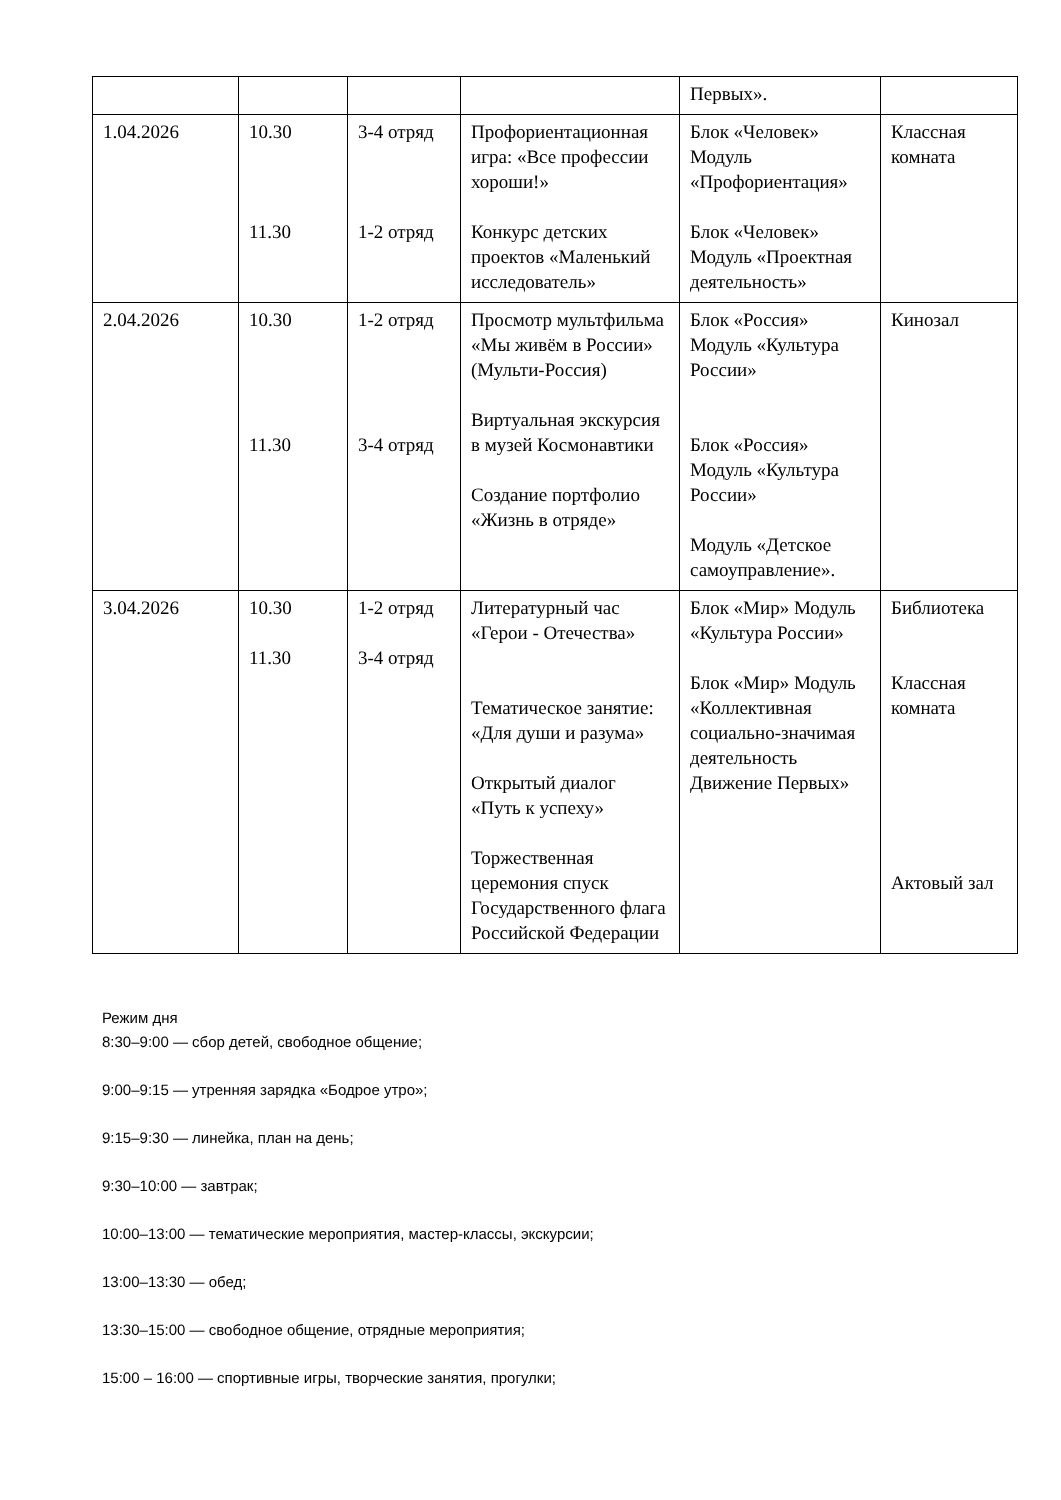| | | | | Первых». | |
| 1.04.2026 | 10.30 11.30 | 3-4 отряд 1-2 отряд | Профориентационная игра: «Все профессии хороши!» Конкурс детских проектов «Маленький исследователь» | Блок «Человек» Модуль «Профориентация» Блок «Человек» Модуль «Проектная деятельность» | Классная комната |
| 2.04.2026 | 10.30 11.30 | 1-2 отряд 3-4 отряд | Просмотр мультфильма «Мы живём в России» (Мульти-Россия) Виртуальная экскурсия в музей Космонавтики Создание портфолио «Жизнь в отряде» | Блок «Россия» Модуль «Культура России» Блок «Россия» Модуль «Культура России» Модуль «Детское самоуправление». | Кинозал |
| 3.04.2026 | 10.30 11.30 | 1-2 отряд 3-4 отряд | Литературный час «Герои - Отечества» Тематическое занятие: «Для души и разума» Открытый диалог «Путь к успеху» Торжественная церемония спуск Государственного флага Российской Федерации | Блок «Мир» Модуль «Культура России» Блок «Мир» Модуль «Коллективная социально-значимая деятельность Движение Первых» | Библиотека Классная комната Актовый зал |
Режим дня
8:30–9:00 — сбор детей, свободное общение;
9:00–9:15 — утренняя зарядка «Бодрое утро»;
9:15–9:30 — линейка, план на день;
9:30–10:00 — завтрак;
10:00–13:00 — тематические мероприятия, мастер‑классы, экскурсии;
13:00–13:30 — обед;
13:30–15:00 — свободное общение, отрядные мероприятия;
15:00 – 16:00 — спортивные игры, творческие занятия, прогулки;